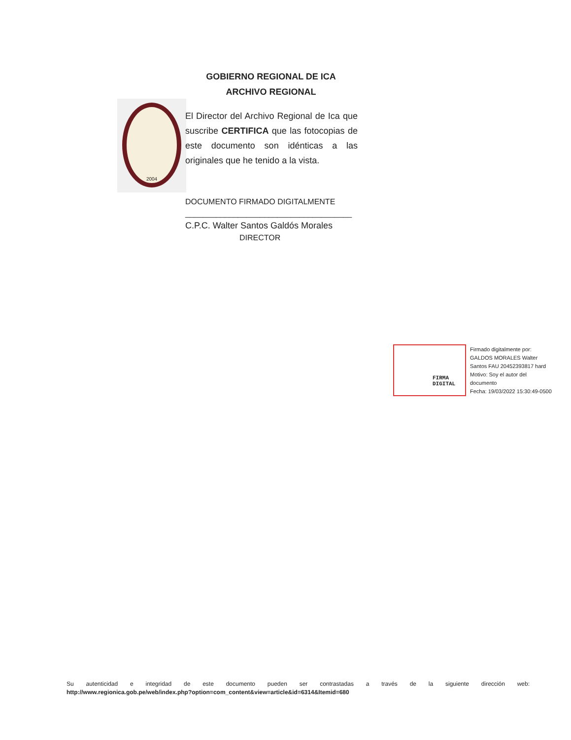GOBIERNO REGIONAL DE ICA
ARCHIVO REGIONAL
2004
El Director del Archivo Regional de Ica que suscribe CERTIFICA que las fotocopias de este documento son idénticas a las originales que he tenido a la vista.
DOCUMENTO FIRMADO DIGITALMENTE
______________________________________
C.P.C. Walter Santos Galdós Morales
DIRECTOR
FIRMA
DIGITAL
Firmado digitalmente por:
GALDOS MORALES Walter
Santos FAU 20452393817 hard
Motivo: Soy el autor del
documento
Fecha: 19/03/2022 15:30:49-0500
Su autenticidad e integridad de este documento pueden ser contrastadas a través de la siguiente dirección web:
http://www.regionica.gob.pe/web/index.php?option=com_content&view=article&id=6314&Itemid=680